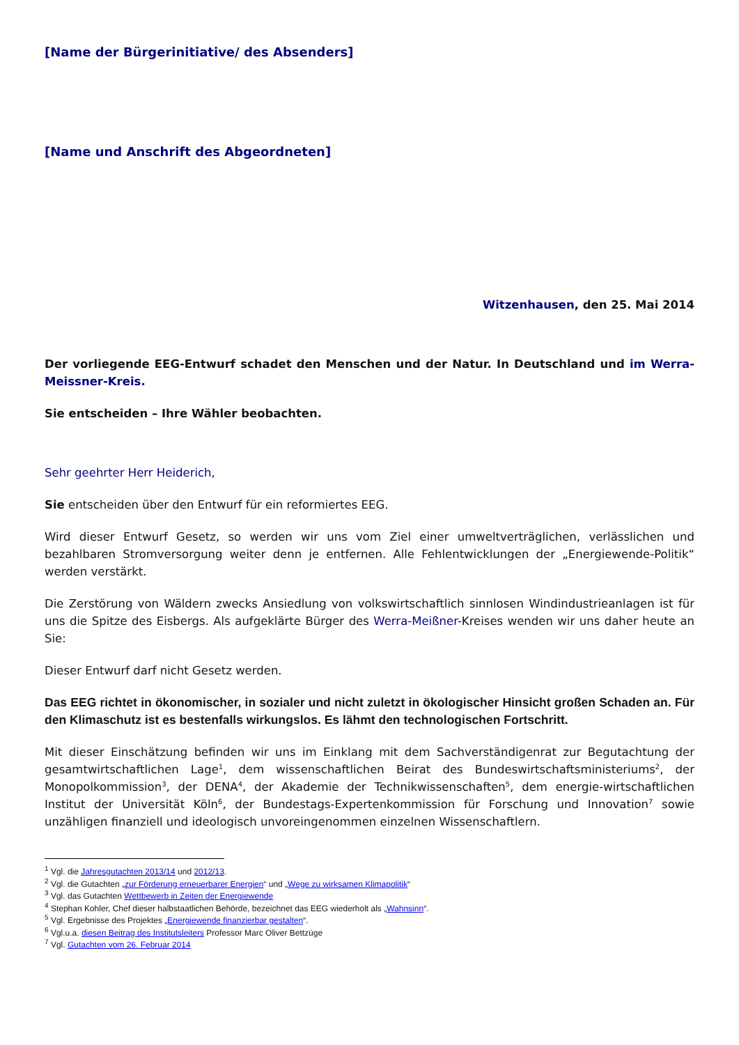[Name der Bürgerinitiative/ des Absenders]
[Name und Anschrift des Abgeordneten]
Witzenhausen, den 25. Mai 2014
Der vorliegende EEG-Entwurf schadet den Menschen und der Natur. In Deutschland und im Werra-Meissner-Kreis.
Sie entscheiden – Ihre Wähler beobachten.
Sehr geehrter Herr Heiderich,
Sie entscheiden über den Entwurf für ein reformiertes EEG.
Wird dieser Entwurf Gesetz, so werden wir uns vom Ziel einer umweltverträglichen, verlässlichen und bezahlbaren Stromversorgung weiter denn je entfernen. Alle Fehlentwicklungen der „Energiewende-Politik“ werden verstärkt.
Die Zerstörung von Wäldern zwecks Ansiedlung von volkswirtschaftlich sinnlosen Windindustrieanlagen ist für uns die Spitze des Eisbergs. Als aufgeklärte Bürger des Werra-Meißner-Kreises wenden wir uns daher heute an Sie:
Dieser Entwurf darf nicht Gesetz werden.
Das EEG richtet in ökonomischer, in sozialer und nicht zuletzt in ökologischer Hinsicht großen Schaden an. Für den Klimaschutz ist es bestenfalls wirkungslos. Es lähmt den technologischen Fortschritt.
Mit dieser Einschätzung befinden wir uns im Einklang mit dem Sachverständigenrat zur Begutachtung der gesamtwirtschaftlichen Lage<sup>1</sup>, dem wissenschaftlichen Beirat des Bundeswirtschaftsministeriums<sup>2</sup>, der Monopolkommission<sup>3</sup>, der DENA<sup>4</sup>, der Akademie der Technikwissenschaften<sup>5</sup>, dem energie-wirtschaftlichen Institut der Universität Köln<sup>6</sup>, der Bundestags-Expertenkommission für Forschung und Innovation<sup>7</sup> sowie unzähligen finanziell und ideologisch unvoreingenommen einzelnen Wissenschaftlern.
<sup>1</sup> Vgl. die Jahresgutachten 2013/14 und 2012/13.
<sup>2</sup> Vgl. die Gutachten „zur Förderung erneuerbarer Energien“ und „Wege zu wirksamen Klimapolitik“
<sup>3</sup> Vgl. das Gutachten Wettbewerb in Zeiten der Energiewende
<sup>4</sup> Stephan Kohler, Chef dieser halbstaatlichen Behörde, bezeichnet das EEG wiederholt als „Wahnsinn“.
<sup>5</sup> Vgl. Ergebnisse des Projektes „Energiewende finanzierbar gestalten“.
<sup>6</sup> Vgl.u.a. diesen Beitrag des Institutsleiters Professor Marc Oliver Bettzüge
<sup>7</sup> Vgl. Gutachten vom 26. Februar 2014